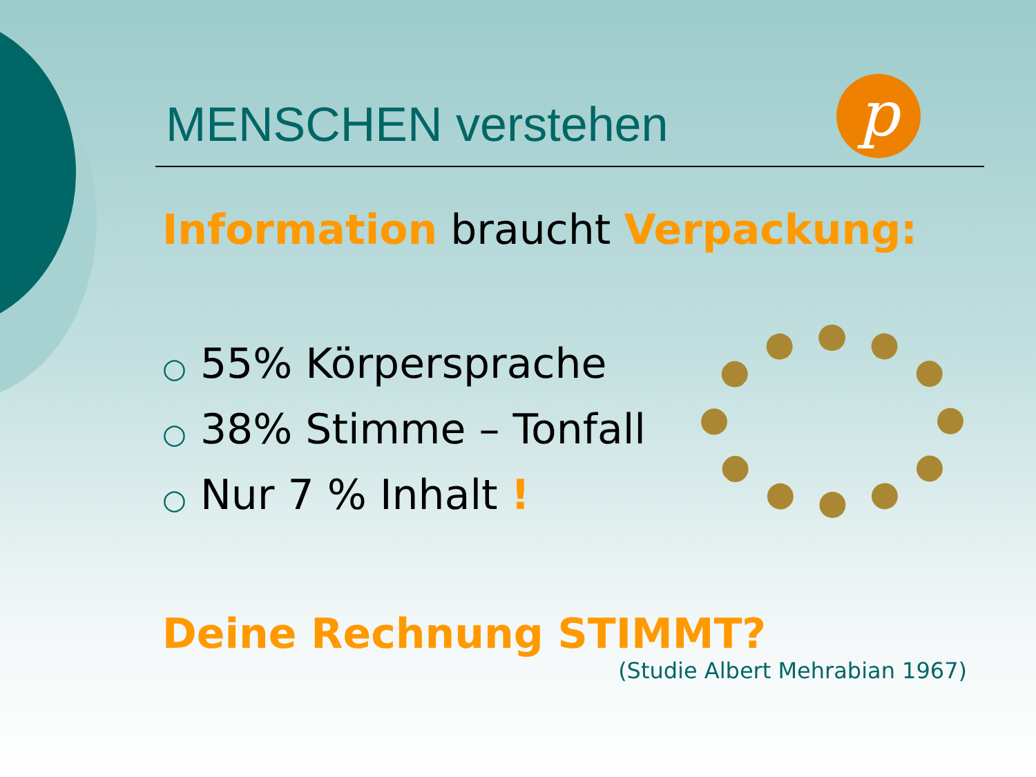p
MENSCHEN verstehen
Information braucht Verpackung:
○ 55% Körpersprache
○ 38% Stimme – Tonfall
○ Nur 7 % Inhalt !
Deine Rechnung STIMMT?
(Studie Albert Mehrabian 1967)